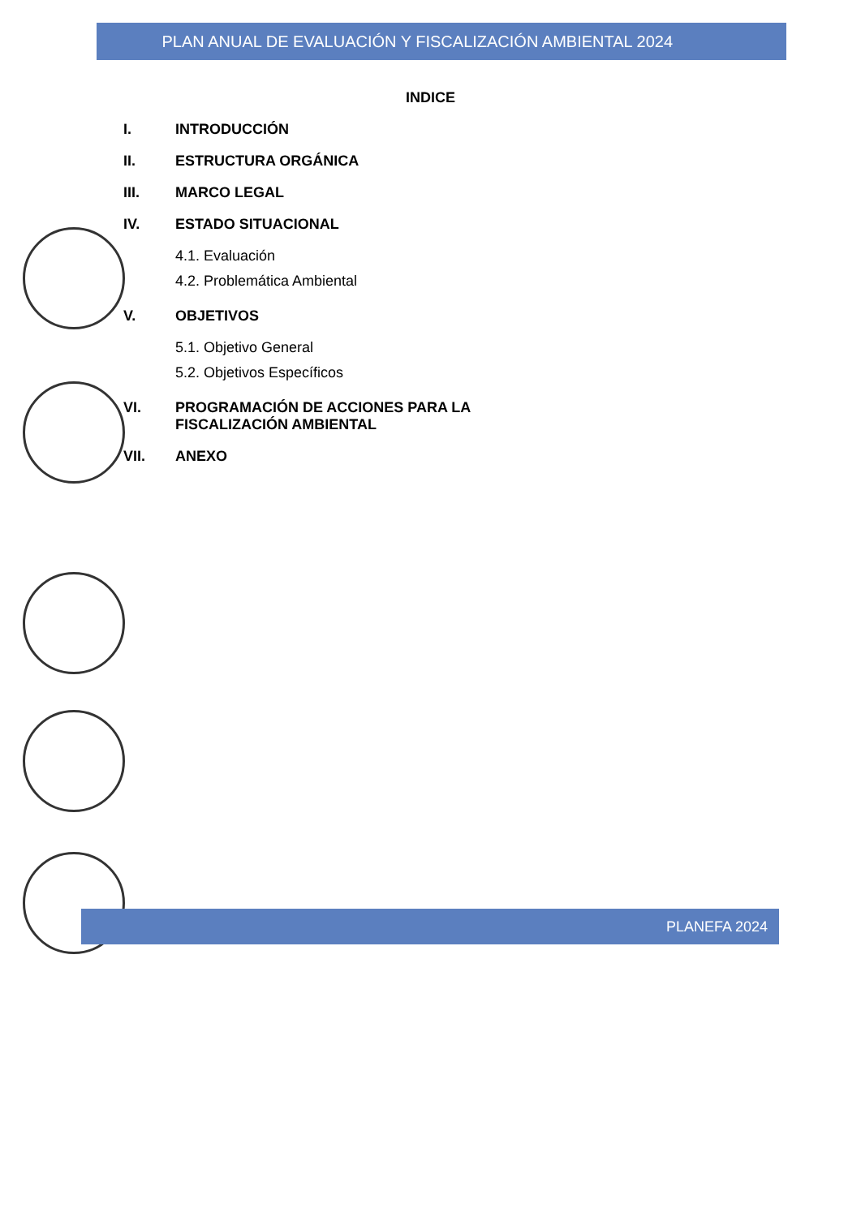PLAN ANUAL DE EVALUACIÓN Y FISCALIZACIÓN AMBIENTAL 2024
INDICE
I. INTRODUCCIÓN
II. ESTRUCTURA ORGÁNICA
III. MARCO LEGAL
IV. ESTADO SITUACIONAL
4.1. Evaluación
4.2. Problemática Ambiental
V. OBJETIVOS
5.1. Objetivo General
5.2. Objetivos Específicos
VI. PROGRAMACIÓN DE ACCIONES PARA LA
FISCALIZACIÓN AMBIENTAL
VII. ANEXO
PLANEFA 2024